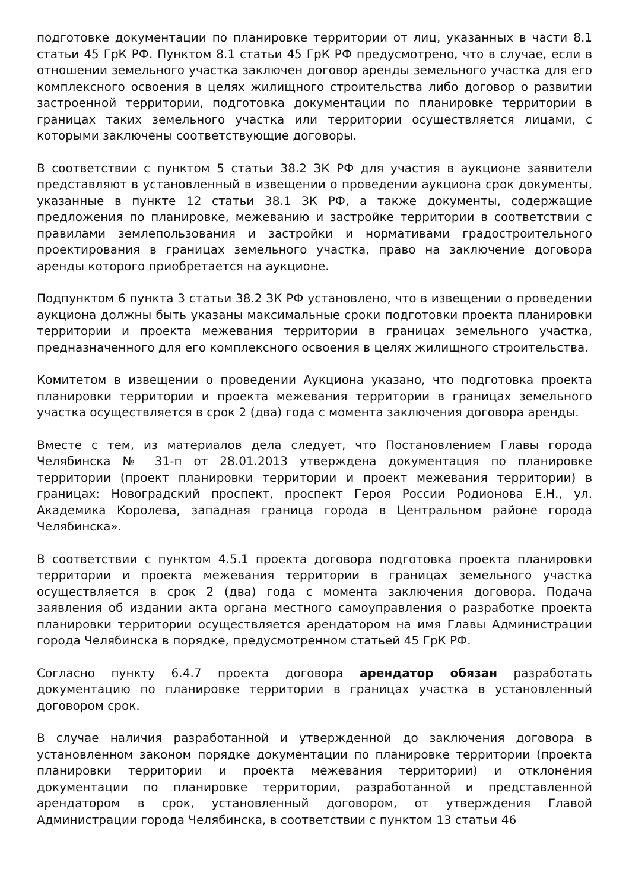подготовке документации по планировке территории от лиц, указанных в части 8.1 статьи 45 ГрК РФ. Пунктом 8.1 статьи 45 ГрК РФ предусмотрено, что в случае, если в отношении земельного участка заключен договор аренды земельного участка для его комплексного освоения в целях жилищного строительства либо договор о развитии застроенной территории, подготовка документации по планировке территории в границах таких земельного участка или территории осуществляется лицами, с которыми заключены соответствующие договоры.
В соответствии с пунктом 5 статьи 38.2 ЗК РФ для участия в аукционе заявители представляют в установленный в извещении о проведении аукциона срок документы, указанные в пункте 12 статьи 38.1 ЗК РФ, а также документы, содержащие предложения по планировке, межеванию и застройке территории в соответствии с правилами землепользования и застройки и нормативами градостроительного проектирования в границах земельного участка, право на заключение договора аренды которого приобретается на аукционе.
Подпунктом 6 пункта 3 статьи 38.2 ЗК РФ установлено, что в извещении о проведении аукциона должны быть указаны максимальные сроки подготовки проекта планировки территории и проекта межевания территории в границах земельного участка, предназначенного для его комплексного освоения в целях жилищного строительства.
Комитетом в извещении о проведении Аукциона указано, что подготовка проекта планировки территории и проекта межевания территории в границах земельного участка осуществляется в срок 2 (два) года с момента заключения договора аренды.
Вместе с тем, из материалов дела следует, что Постановлением Главы города Челябинска № 31-п от 28.01.2013 утверждена документация по планировке территории (проект планировки территории и проект межевания территории) в границах: Новоградский проспект, проспект Героя России Родионова Е.Н., ул. Академика Королева, западная граница города в Центральном районе города Челябинска».
В соответствии с пунктом 4.5.1 проекта договора подготовка проекта планировки территории и проекта межевания территории в границах земельного участка осуществляется в срок 2 (два) года с момента заключения договора. Подача заявления об издании акта органа местного самоуправления о разработке проекта планировки территории осуществляется арендатором на имя Главы Администрации города Челябинска в порядке, предусмотренном статьей 45 ГрК РФ.
Согласно пункту 6.4.7 проекта договора арендатор обязан разработать документацию по планировке территории в границах участка в установленный договором срок.
В случае наличия разработанной и утвержденной до заключения договора в установленном законом порядке документации по планировке территории (проекта планировки территории и проекта межевания территории) и отклонения документации по планировке территории, разработанной и представленной арендатором в срок, установленный договором, от утверждения Главой Администрации города Челябинска, в соответствии с пунктом 13 статьи 46